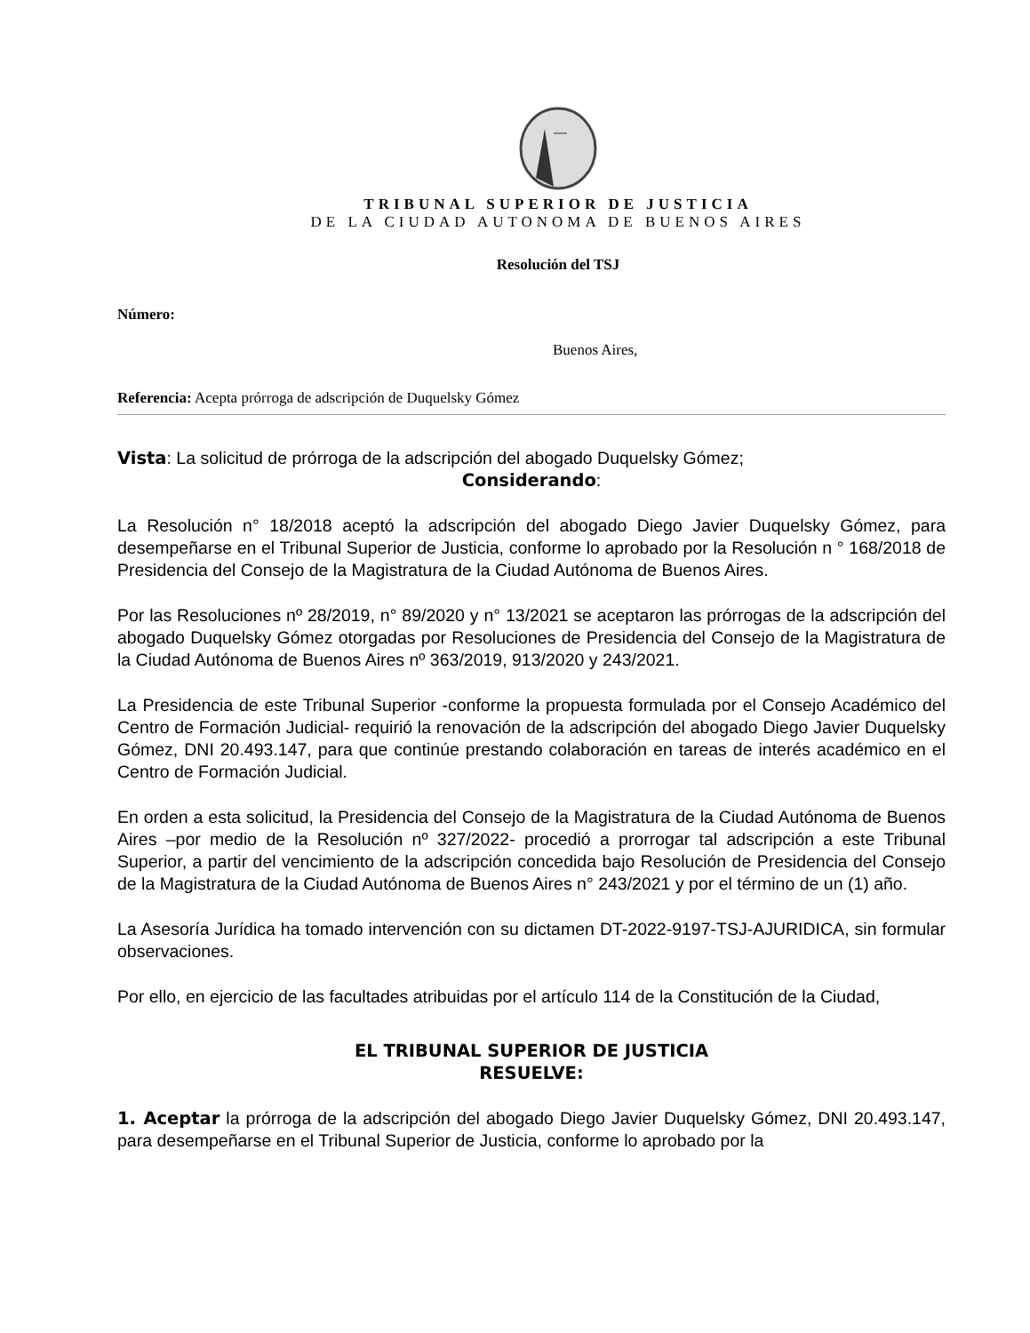TRIBUNAL SUPERIOR DE JUSTICIA
DE LA CIUDAD AUTONOMA DE BUENOS AIRES
Resolución del TSJ
Número:
Buenos Aires,
Referencia: Acepta prórroga de adscripción de Duquelsky Gómez
Vista: La solicitud de prórroga de la adscripción del abogado Duquelsky Gómez;
Considerando:
La Resolución n° 18/2018 aceptó la adscripción del abogado Diego Javier Duquelsky Gómez, para desempeñarse en el Tribunal Superior de Justicia, conforme lo aprobado por la Resolución n ° 168/2018 de Presidencia del Consejo de la Magistratura de la Ciudad Autónoma de Buenos Aires.
Por las Resoluciones nº 28/2019, n° 89/2020 y n° 13/2021 se aceptaron las prórrogas de la adscripción del abogado Duquelsky Gómez otorgadas por Resoluciones de Presidencia del Consejo de la Magistratura de la Ciudad Autónoma de Buenos Aires nº 363/2019, 913/2020 y 243/2021.
La Presidencia de este Tribunal Superior -conforme la propuesta formulada por el Consejo Académico del Centro de Formación Judicial- requirió la renovación de la adscripción del abogado Diego Javier Duquelsky Gómez, DNI 20.493.147, para que continúe prestando colaboración en tareas de interés académico en el Centro de Formación Judicial.
En orden a esta solicitud, la Presidencia del Consejo de la Magistratura de la Ciudad Autónoma de Buenos Aires –por medio de la Resolución nº 327/2022- procedió a prorrogar tal adscripción a este Tribunal Superior, a partir del vencimiento de la adscripción concedida bajo Resolución de Presidencia del Consejo de la Magistratura de la Ciudad Autónoma de Buenos Aires n° 243/2021 y por el término de un (1) año.
La Asesoría Jurídica ha tomado intervención con su dictamen DT-2022-9197-TSJ-AJURIDICA, sin formular observaciones.
Por ello, en ejercicio de las facultades atribuidas por el artículo 114 de la Constitución de la Ciudad,
EL TRIBUNAL SUPERIOR DE JUSTICIA
RESUELVE:
1. Aceptar la prórroga de la adscripción del abogado Diego Javier Duquelsky Gómez, DNI 20.493.147, para desempeñarse en el Tribunal Superior de Justicia, conforme lo aprobado por la